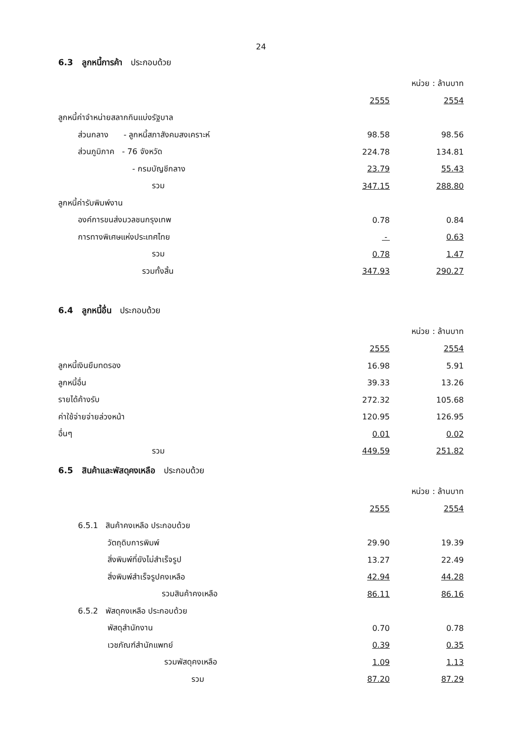24
6.3 ลูกหนี้การค้า ประกอบด้วย
| | | หน่วย : ล้านบาท |
| | 2555 | 2554 |
| ลูกหนี้ค่าจำหน่ายสลากกินแบ่งรัฐบาล | | |
| ส่วนกลาง - ลูกหนี้สภาสังคมสงเคราะห์ | 98.58 | 98.56 |
| ส่วนภูมิภาค - 76 จังหวัด | 224.78 | 134.81 |
| - กรมบัญชีกลาง | 23.79 | 55.43 |
| รวม | 347.15 | 288.80 |
| ลูกหนี้ค่ารับพิมพ์งาน | | |
| องค์การขนส่งมวลชนกรุงเทพ | 0.78 | 0.84 |
| การทางพิเศษแห่งประเทศไทย | - | 0.63 |
| รวม | 0.78 | 1.47 |
| รวมทั้งสิ้น | 347.93 | 290.27 |
6.4 ลูกหนี้อื่น ประกอบด้วย
| | | หน่วย : ล้านบาท |
| | 2555 | 2554 |
| ลูกหนี้เงินยืมทดรอง | 16.98 | 5.91 |
| ลูกหนี้อื่น | 39.33 | 13.26 |
| รายได้ค้างรับ | 272.32 | 105.68 |
| ค่าใช้จ่ายจ่ายล่วงหน้า | 120.95 | 126.95 |
| อื่นๆ | 0.01 | 0.02 |
| รวม | 449.59 | 251.82 |
6.5 สินค้าและพัสดุคงเหลือ ประกอบด้วย
| | | หน่วย : ล้านบาท |
| | 2555 | 2554 |
| 6.5.1 สินค้าคงเหลือ ประกอบด้วย | | |
| วัตถุดิบการพิมพ์ | 29.90 | 19.39 |
| สิ่งพิมพ์ที่ยังไม่สำเร็จรูป | 13.27 | 22.49 |
| สิ่งพิมพ์สำเร็จรูปคงเหลือ | 42.94 | 44.28 |
| รวมสินค้าคงเหลือ | 86.11 | 86.16 |
| 6.5.2 พัสดุคงเหลือ ประกอบด้วย | | |
| พัสดุสำนักงาน | 0.70 | 0.78 |
| เวชภัณฑ์สำนักแพทย์ | 0.39 | 0.35 |
| รวมพัสดุคงเหลือ | 1.09 | 1.13 |
| รวม | 87.20 | 87.29 |